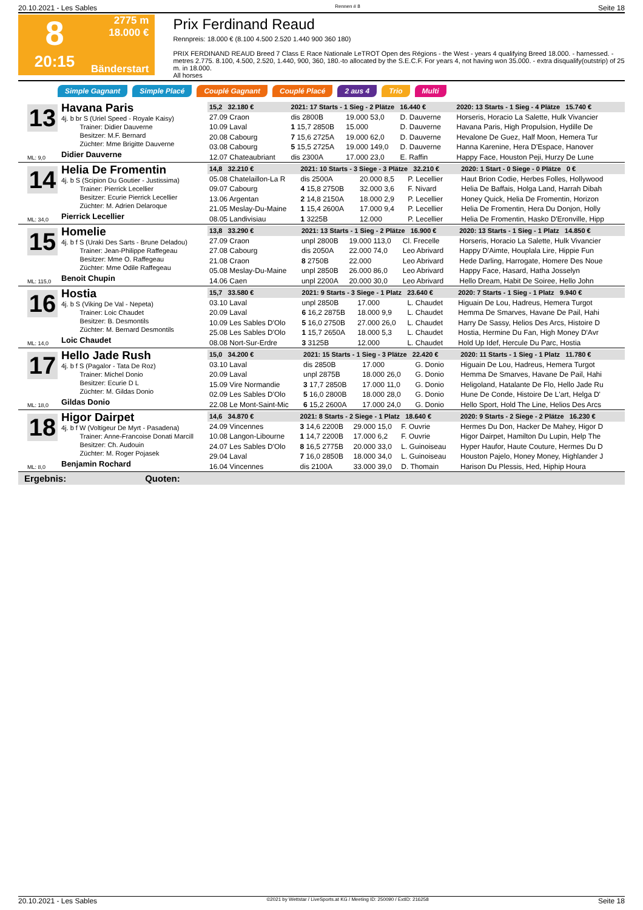20.10.2021 - Les Sables Rennen # 8 Seite 18
8
20:15
2775 m
18.000 €
Bänderstart
Prix Ferdinand Reaud
Rennpreis: 18.000 € (8.100 4.500 2.520 1.440 900 360 180)
PRIX FERDINAND REAUD Breed 7 Class E Race Nationale LeTROT Open des Régions - the West - years 4 qualifying Breed 18.000. - harnessed. - metres 2.775. 8.100, 4.500, 2.520, 1.440, 900, 360, 180.-to allocated by the S.E.C.F. For years 4, not having won 35.000. - extra disqualify(outstrip) of 25 m. in 18.000.
All horses
Simple Gagnant Simple Placé Couplé Gagnant Couplé Placé 2 aus 4 Trio Multi
13
Havana Paris
4j. b br S (Uriel Speed - Royale Kaisy)
Trainer: Didier Dauverne
Besitzer: M.F. Bernard
Züchter: Mme Brigitte Dauverne
Didier Dauverne
ML: 9,0
| 15,2 32.180 € | 2021: 17 Starts - 1 Sieg - 2 Plätze 16.440 € | | | | 2020: 13 Starts - 1 Sieg - 4 Plätze 15.740 € |
| --- | --- | --- | --- | --- | --- |
| 27.09 Craon | dis 2800B | 19.000 53,0 | D. Dauverne | | Horseris, Horacio La Salette, Hulk Vivancier |
| 10.09 Laval | 1 15,7 2850B | 15.000 | D. Dauverne | | Havana Paris, High Propulsion, Hydille De |
| 20.08 Cabourg | 7 15,6 2725A | 19.000 62,0 | D. Dauverne | | Hevalone De Guez, Half Moon, Hemera Tur |
| 03.08 Cabourg | 5 15,5 2725A | 19.000 149,0 | D. Dauverne | | Hanna Karenine, Hera D'Espace, Hanover |
| 12.07 Chateaubriant | dis 2300A | 17.000 23,0 | E. Raffin | | Happy Face, Houston Peji, Hurzy De Lune |
14
Helia De Fromentin
4j. b S (Scipion Du Goutier - Justissima)
Trainer: Pierrick Lecellier
Besitzer: Ecurie Pierrick Lecellier
Züchter: M. Adrien Delaroque
Pierrick Lecellier
ML: 34,0
| 14,8 32.210 € | 2021: 10 Starts - 3 Siege - 3 Plätze 32.210 € | | | | 2020: 1 Start - 0 Siege - 0 Plätze 0 € |
| --- | --- | --- | --- | --- | --- |
| 05.08 Chatelaillon-La R | dis 2500A | 20.000 8,5 | P. Lecellier | | Haut Brion Codie, Herbes Folles, Hollywood |
| 09.07 Cabourg | 4 15,8 2750B | 32.000 3,6 | F. Nivard | | Helia De Baffais, Holga Land, Harrah Dibah |
| 13.06 Argentan | 2 14,8 2150A | 18.000 2,9 | P. Lecellier | | Honey Quick, Helia De Fromentin, Horizon |
| 21.05 Meslay-Du-Maine | 1 15,4 2600A | 17.000 9,4 | P. Lecellier | | Helia De Fromentin, Hera Du Donjon, Holly |
| 08.05 Landivisiau | 1 3225B | 12.000 | P. Lecellier | | Helia De Fromentin, Hasko D'Eronville, Hipp |
15
Homelie
4j. b f S (Uraki Des Sarts - Brune Deladou)
Trainer: Jean-Philippe Raffegeau
Besitzer: Mme O. Raffegeau
Züchter: Mme Odile Raffegeau
Benoit Chupin
ML: 115,0
| 13,8 33.290 € | 2021: 13 Starts - 1 Sieg - 2 Plätze 16.900 € | | | | 2020: 13 Starts - 1 Sieg - 1 Platz 14.850 € |
| --- | --- | --- | --- | --- | --- |
| 27.09 Craon | unpl 2800B | 19.000 113,0 | Cl. Frecelle | | Horseris, Horacio La Salette, Hulk Vivancier |
| 27.08 Cabourg | dis 2050A | 22.000 74,0 | Leo Abrivard | | Happy D'Aimte, Houplala Lire, Hippie Fun |
| 21.08 Craon | 8 2750B | 22.000 | Leo Abrivard | | Hede Darling, Harrogate, Homere Des Noue |
| 05.08 Meslay-Du-Maine | unpl 2850B | 26.000 86,0 | Leo Abrivard | | Happy Face, Hasard, Hatha Josselyn |
| 14.06 Caen | unpl 2200A | 20.000 30,0 | Leo Abrivard | | Hello Dream, Habit De Soiree, Hello John |
16
Hostia
4j. b S (Viking De Val - Nepeta)
Trainer: Loic Chaudet
Besitzer: B. Desmontils
Züchter: M. Bernard Desmontils
Loic Chaudet
ML: 14,0
| 15,7 33.580 € | 2021: 9 Starts - 3 Siege - 1 Platz 23.640 € | | | | 2020: 7 Starts - 1 Sieg - 1 Platz 9.940 € |
| --- | --- | --- | --- | --- | --- |
| 03.10 Laval | unpl 2850B | 17.000 | L. Chaudet | | Higuain De Lou, Hadreus, Hemera Turgot |
| 20.09 Laval | 6 16,2 2875B | 18.000 9,9 | L. Chaudet | | Hemma De Smarves, Havane De Pail, Hahi |
| 10.09 Les Sables D'Olo | 5 16,0 2750B | 27.000 26,0 | L. Chaudet | | Harry De Sassy, Helios Des Arcs, Histoire D |
| 25.08 Les Sables D'Olo | 1 15,7 2650A | 18.000 5,3 | L. Chaudet | | Hostia, Hermine Du Fan, High Money D'Avr |
| 08.08 Nort-Sur-Erdre | 3 3125B | 12.000 | L. Chaudet | | Hold Up Idef, Hercule Du Parc, Hostia |
17
Hello Jade Rush
4j. b f S (Pagalor - Tata De Roz)
Trainer: Michel Donio
Besitzer: Ecurie D L
Züchter: M. Gildas Donio
Gildas Donio
ML: 18,0
| 15,0 34.200 € | 2021: 15 Starts - 1 Sieg - 3 Plätze 22.420 € | | | | 2020: 11 Starts - 1 Sieg - 1 Platz 11.780 € |
| --- | --- | --- | --- | --- | --- |
| 03.10 Laval | dis 2850B | 17.000 | G. Donio | | Higuain De Lou, Hadreus, Hemera Turgot |
| 20.09 Laval | unpl 2875B | 18.000 26,0 | G. Donio | | Hemma De Smarves, Havane De Pail, Hahi |
| 15.09 Vire Normandie | 3 17,7 2850B | 17.000 11,0 | G. Donio | | Heligoland, Hatalante De Flo, Hello Jade Ru |
| 02.09 Les Sables D'Olo | 5 16,0 2800B | 18.000 28,0 | G. Donio | | Hune De Conde, Histoire De L'art, Helga D' |
| 22.08 Le Mont-Saint-Mic | 6 15,2 2600A | 17.000 24,0 | G. Donio | | Hello Sport, Hold The Line, Helios Des Arcs |
18
Higor Dairpet
4j. b f W (Voltigeur De Myrt - Pasadena)
Trainer: Anne-Francoise Donati Marcill
Besitzer: Ch. Audouin
Züchter: M. Roger Pojasek
Benjamin Rochard
ML: 8,0
| 14,6 34.870 € | 2021: 8 Starts - 2 Siege - 1 Platz 18.640 € | | | | 2020: 9 Starts - 2 Siege - 2 Plätze 16.230 € |
| --- | --- | --- | --- | --- | --- |
| 24.09 Vincennes | 3 14,6 2200B | 29.000 15,0 | F. Ouvrie | | Hermes Du Don, Hacker De Mahey, Higor D |
| 10.08 Langon-Libourne | 1 14,7 2200B | 17.000 6,2 | F. Ouvrie | | Higor Dairpet, Hamilton Du Lupin, Help The |
| 24.07 Les Sables D'Olo | 8 16,5 2775B | 20.000 33,0 | L. Guinoiseau | | Hyper Haufor, Haute Couture, Hermes Du D |
| 29.04 Laval | 7 16,0 2850B | 18.000 34,0 | L. Guinoiseau | | Houston Pajelo, Honey Money, Highlander J |
| 16.04 Vincennes | dis 2100A | 33.000 39,0 | D. Thomain | | Harison Du Plessis, Hed, Hiphip Houra |
Ergebnis: Quoten:
20.10.2021 - Les Sables ©2021 by Wettstar / LiveSports.at KG / Meeting ID: 250090 / ExtID: 216258 Seite 18